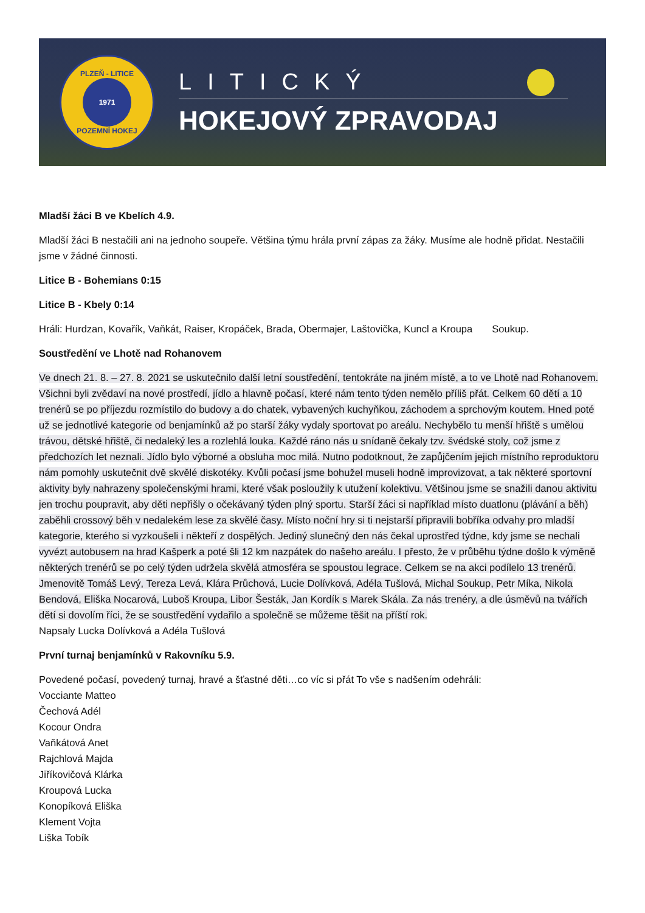PLZEŇ - LITICE
1971
POZEMNÍ HOKEJ
LITICKÝ
HOKEJOVÝ ZPRAVODAJ
Mladší žáci B ve Kbelích 4.9.
Mladší žáci B nestačili ani na jednoho soupeře. Většina týmu hrála první zápas za žáky. Musíme ale hodně přidat. Nestačili jsme v žádné činnosti.
Litice B - Bohemians 0:15
Litice B - Kbely 0:14
Hráli: Hurdzan, Kovařík, Vaňkát, Raiser, Kropáček, Brada, Obermajer, Laštovička, Kuncl a Kroupa Soukup.
Soustředění ve Lhotě nad Rohanovem
Ve dnech 21. 8. – 27. 8. 2021 se uskutečnilo další letní soustředění, tentokráte na jiném místě, a to ve Lhotě nad Rohanovem. Všichni byli zvědaví na nové prostředí, jídlo a hlavně počasí, které nám tento týden nemělo příliš přát. Celkem 60 dětí a 10 trenérů se po příjezdu rozmístilo do budovy a do chatek, vybavených kuchyňkou, záchodem a sprchovým koutem. Hned poté už se jednotlivé kategorie od benjamínků až po starší žáky vydaly sportovat po areálu. Nechybělo tu menší hřiště s umělou trávou, dětské hřiště, či nedaleký les a rozlehlá louka. Každé ráno nás u snídaně čekaly tzv. švédské stoly, což jsme z předchozích let neznali. Jídlo bylo výborné a obsluha moc milá. Nutno podotknout, že zapůjčením jejich místního reproduktoru nám pomohly uskutečnit dvě skvělé diskotéky. Kvůli počasí jsme bohužel museli hodně improvizovat, a tak některé sportovní aktivity byly nahrazeny společenskými hrami, které však posloužily k utužení kolektivu. Většinou jsme se snažili danou aktivitu jen trochu poupravit, aby děti nepřišly o očekávaný týden plný sportu. Starší žáci si například místo duatlonu (plávání a běh) zaběhli crossový běh v nedalekém lese za skvělé časy. Místo noční hry si ti nejstarší připravili bobříka odvahy pro mladší kategorie, kterého si vyzkoušeli i někteří z dospělých. Jediný slunečný den nás čekal uprostřed týdne, kdy jsme se nechali vyvézt autobusem na hrad Kašperk a poté šli 12 km nazpátek do našeho areálu. I přesto, že v průběhu týdne došlo k výměně některých trenérů se po celý týden udržela skvělá atmosféra se spoustou legrace. Celkem se na akci podílelo 13 trenérů. Jmenovitě Tomáš Levý, Tereza Levá, Klára Průchová, Lucie Dolívková, Adéla Tušlová, Michal Soukup, Petr Míka, Nikola Bendová, Eliška Nocarová, Luboš Kroupa, Libor Šesták, Jan Kordík s Marek Skála. Za nás trenéry, a dle úsměvů na tvářích dětí si dovolím říci, že se soustředění vydařilo a společně se můžeme těšit na příští rok.
Napsaly Lucka Dolívková a Adéla Tušlová
První turnaj benjamínků v Rakovníku 5.9.
Povedené počasí, povedený turnaj, hravé a šťastné děti…co víc si přát To vše s nadšením odehráli:
Vocciante Matteo
Čechová Adél
Kocour Ondra
Vaňkátová Anet
Rajchlová Majda
Jiříkovičová Klárka
Kroupová Lucka
Konopíková Eliška
Klement Vojta
Liška Tobík